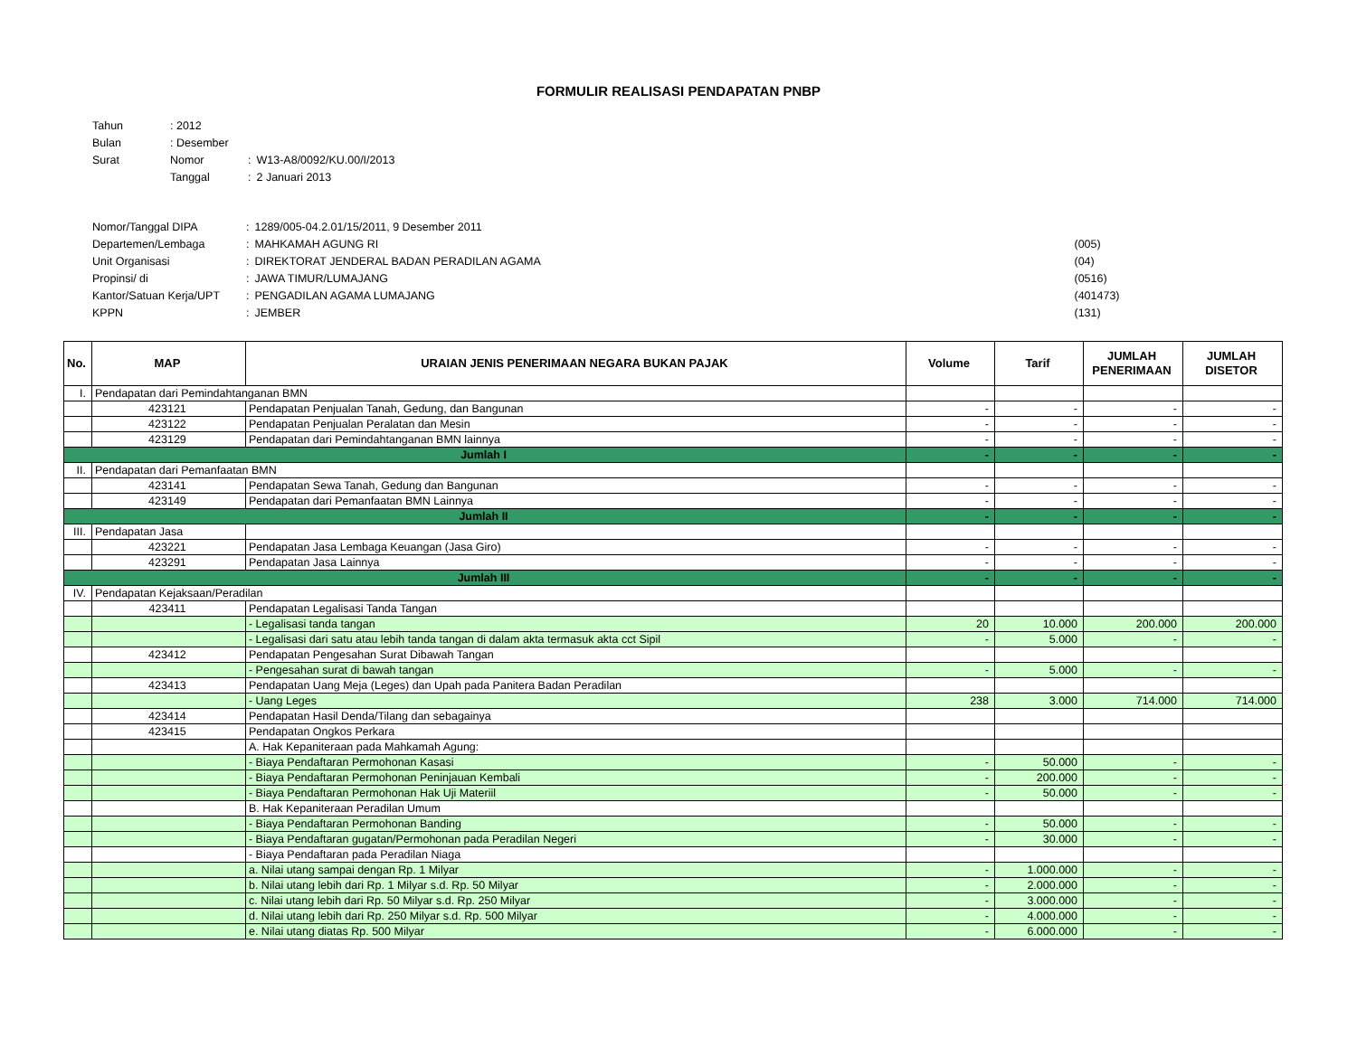FORMULIR REALISASI PENDAPATAN PNBP
| Tahun | : 2012 | | |
| Bulan | : Desember | | |
| Surat | Nomor | : | W13-A8/0092/KU.00/I/2013 |
| | Tanggal | : | 2 Januari 2013 |
| Nomor/Tanggal DIPA | : | 1289/005-04.2.01/15/2011, 9 Desember 2011 | |
| Departemen/Lembaga | : | MAHKAMAH AGUNG RI | (005) |
| Unit Organisasi | : | DIREKTORAT JENDERAL BADAN PERADILAN AGAMA | (04) |
| Propinsi/ di | : | JAWA TIMUR/LUMAJANG | (0516) |
| Kantor/Satuan Kerja/UPT | : | PENGADILAN AGAMA LUMAJANG | (401473) |
| KPPN | : | JEMBER | (131) |
| No. | MAP | URAIAN JENIS PENERIMAAN NEGARA BUKAN PAJAK | Volume | Tarif | JUMLAH PENERIMAAN | JUMLAH DISETOR |
| --- | --- | --- | --- | --- | --- | --- |
| I. | Pendapatan dari Pemindahtanganan BMN | | | | | |
| | 423121 | Pendapatan Penjualan Tanah, Gedung, dan Bangunan | - | - | - | - |
| | 423122 | Pendapatan Penjualan Peralatan dan Mesin | - | - | - | - |
| | 423129 | Pendapatan dari Pemindahtanganan BMN lainnya | - | - | - | - |
| Jumlah I | | | - | - | - | - |
| II. | Pendapatan dari Pemanfaatan BMN | | | | | |
| | 423141 | Pendapatan Sewa Tanah, Gedung dan Bangunan | - | - | - | - |
| | 423149 | Pendapatan dari Pemanfaatan BMN Lainnya | - | - | - | - |
| Jumlah II | | | - | - | - | - |
| III. | Pendapatan Jasa | | | | | |
| | 423221 | Pendapatan Jasa Lembaga Keuangan (Jasa Giro) | - | - | - | - |
| | 423291 | Pendapatan Jasa Lainnya | - | - | - | - |
| Jumlah III | | | - | - | - | - |
| IV. | Pendapatan Kejaksaan/Peradilan | | | | | |
| | 423411 | Pendapatan Legalisasi Tanda Tangan | | | | |
| | | - Legalisasi tanda tangan | 20 | 10.000 | 200.000 | 200.000 |
| | | - Legalisasi dari satu atau lebih tanda tangan di dalam akta termasuk akta cct Sipil | - | 5.000 | - | - |
| | 423412 | Pendapatan Pengesahan Surat Dibawah Tangan | | | | |
| | | - Pengesahan surat di bawah tangan | - | 5.000 | - | - |
| | 423413 | Pendapatan Uang Meja (Leges) dan Upah pada Panitera Badan Peradilan | | | | |
| | | - Uang Leges | 238 | 3.000 | 714.000 | 714.000 |
| | 423414 | Pendapatan Hasil Denda/Tilang dan sebagainya | | | | |
| | 423415 | Pendapatan Ongkos Perkara | | | | |
| | | A. Hak Kepaniteraan pada Mahkamah Agung: | | | | |
| | | - Biaya Pendaftaran Permohonan Kasasi | - | 50.000 | - | - |
| | | - Biaya Pendaftaran Permohonan Peninjauan Kembali | - | 200.000 | - | - |
| | | - Biaya Pendaftaran Permohonan Hak Uji Materiil | - | 50.000 | - | - |
| | | B. Hak Kepaniteraan Peradilan Umum | | | | |
| | | - Biaya Pendaftaran Permohonan Banding | - | 50.000 | - | - |
| | | - Biaya Pendaftaran gugatan/Permohonan pada Peradilan Negeri | - | 30.000 | - | - |
| | | - Biaya Pendaftaran pada Peradilan Niaga | | | | |
| | | a. Nilai utang sampai dengan Rp. 1 Milyar | - | 1.000.000 | - | - |
| | | b. Nilai utang lebih dari Rp. 1 Milyar s.d. Rp. 50 Milyar | - | 2.000.000 | - | - |
| | | c. Nilai utang lebih dari Rp. 50 Milyar s.d. Rp. 250 Milyar | - | 3.000.000 | - | - |
| | | d. Nilai utang lebih dari Rp. 250 Milyar s.d. Rp. 500 Milyar | - | 4.000.000 | - | - |
| | | e. Nilai utang diatas Rp. 500 Milyar | - | 6.000.000 | - | - |